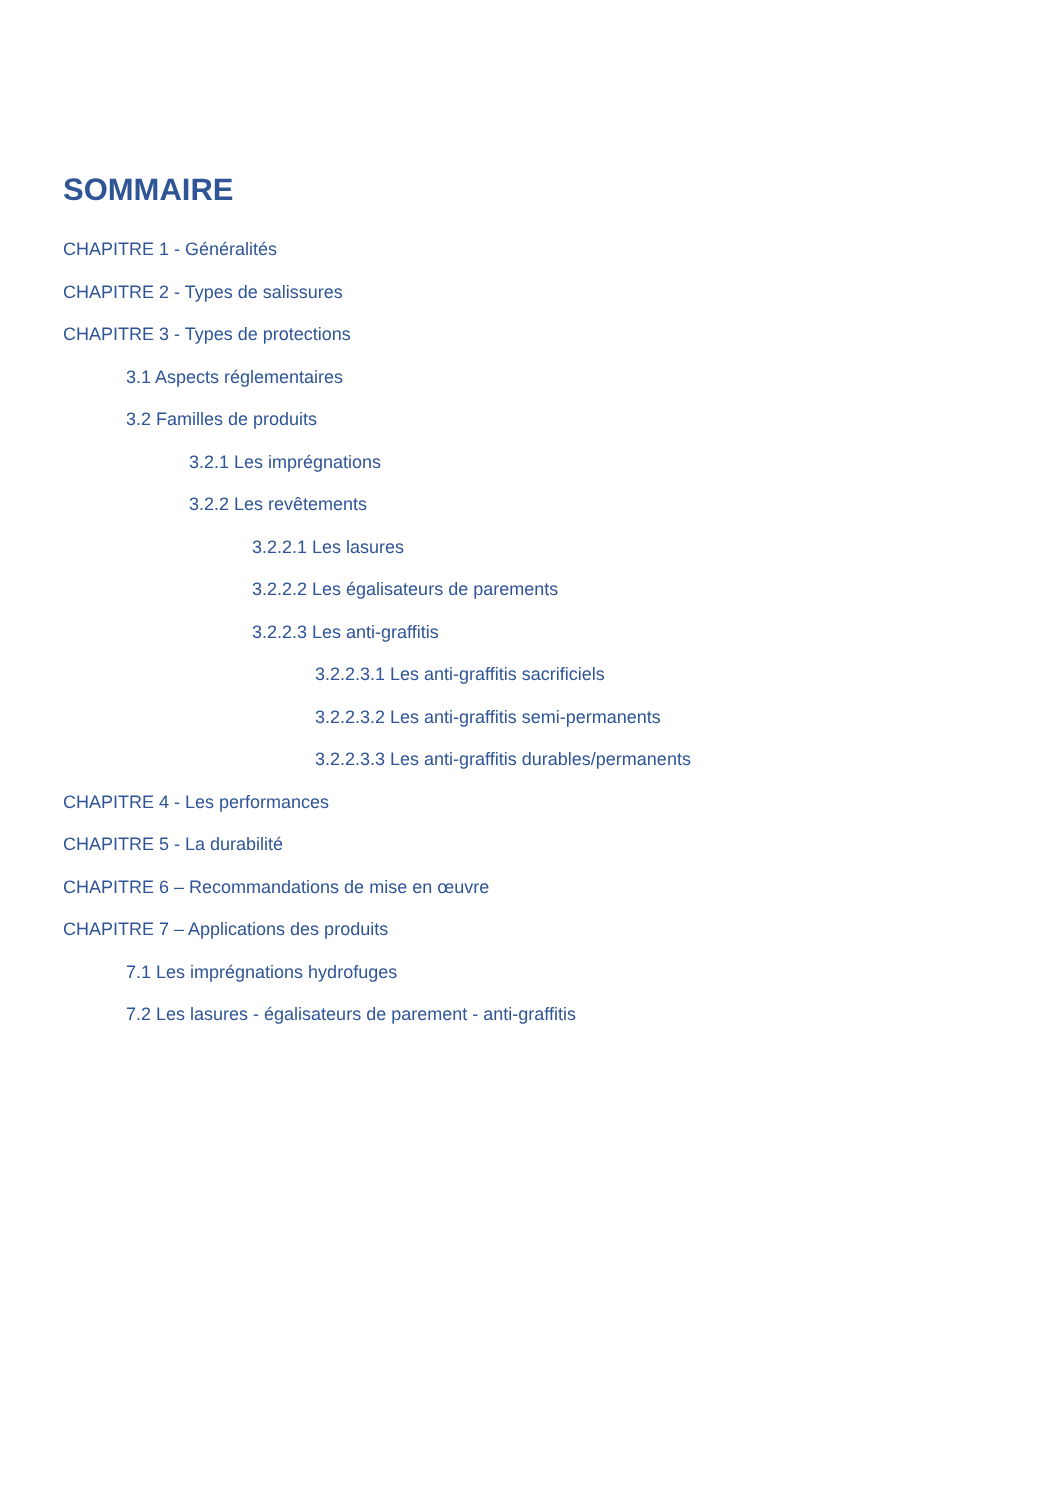SOMMAIRE
CHAPITRE 1 - Généralités
CHAPITRE 2 - Types de salissures
CHAPITRE 3 - Types de protections
3.1 Aspects réglementaires
3.2 Familles de produits
3.2.1 Les imprégnations
3.2.2 Les revêtements
3.2.2.1 Les lasures
3.2.2.2 Les égalisateurs de parements
3.2.2.3 Les anti-graffitis
3.2.2.3.1 Les anti-graffitis sacrificiels
3.2.2.3.2 Les anti-graffitis semi-permanents
3.2.2.3.3 Les anti-graffitis durables/permanents
CHAPITRE 4 - Les performances
CHAPITRE 5 - La durabilité
CHAPITRE 6 – Recommandations de mise en œuvre
CHAPITRE 7 – Applications des produits
7.1 Les imprégnations hydrofuges
7.2 Les lasures - égalisateurs de parement - anti-graffitis